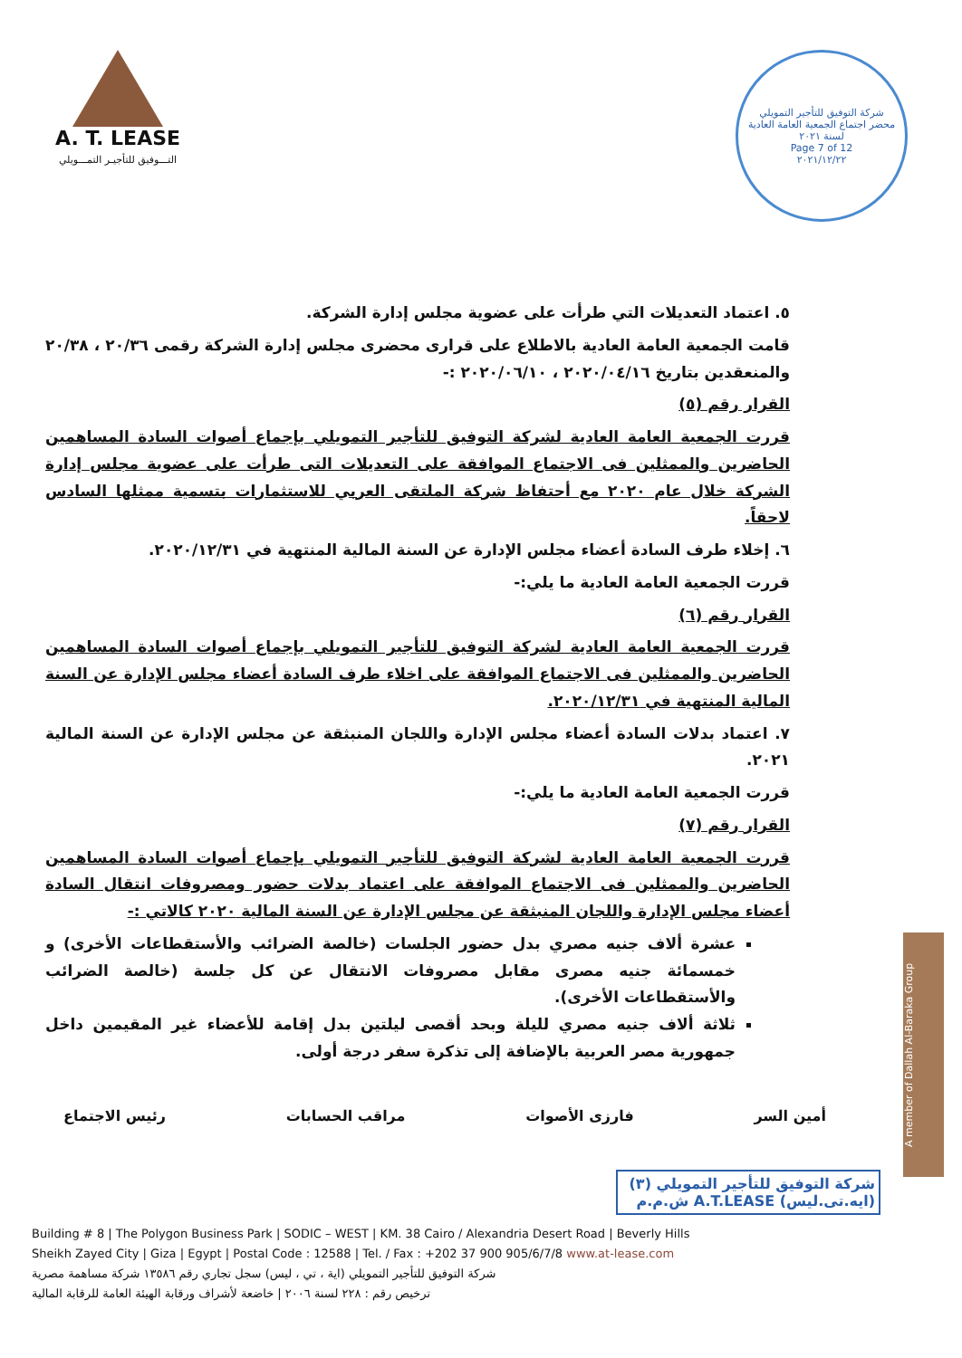A. T. LEASE
التـــوفيق للتأجيـر التمـــويلي
شركة التوفيق للتأجير التمويلي
محضر اجتماع الجمعية العامة العادية لسنة ٢٠٢١
Page 7 of 12
٢٠٢١/١٢/٢٢
٥. اعتماد التعديلات التي طرأت على عضوية مجلس إدارة الشركة.
قامت الجمعية العامة العادية بالاطلاع على قرارى محضرى مجلس إدارة الشركة رقمى ٢٠/٣٦ ، ٢٠/٣٨ والمنعقدين بتاريخ ٢٠٢٠/٠٤/١٦ ، ٢٠٢٠/٠٦/١٠ :-
القرار رقم (٥)
قررت الجمعية العامة العادية لشركة التوفيق للتأجير التمويلي بإجماع أصوات السادة المساهمين الحاضرين والممثلين فى الاجتماع الموافقة على التعديلات التى طرأت على عضوية مجلس إدارة الشركة خلال عام ٢٠٢٠ مع أحتفاظ شركة الملتقى العربي للاستثمارات بتسمية ممثلها السادس لاحقاً.
٦. إخلاء طرف السادة أعضاء مجلس الإدارة عن السنة المالية المنتهية في ٢٠٢٠/١٢/٣١.
قررت الجمعية العامة العادية ما يلي:-
القرار رقم (٦)
قررت الجمعية العامة العادية لشركة التوفيق للتأجير التمويلي بإجماع أصوات السادة المساهمين الحاضرين والممثلين فى الاجتماع الموافقة على اخلاء طرف السادة أعضاء مجلس الإدارة عن السنة المالية المنتهية في ٢٠٢٠/١٢/٣١.
٧. اعتماد بدلات السادة أعضاء مجلس الإدارة واللجان المنبثقة عن مجلس الإدارة عن السنة المالية ٢٠٢١.
قررت الجمعية العامة العادية ما يلي:-
القرار رقم (٧)
قررت الجمعية العامة العادية لشركة التوفيق للتأجير التمويلي بإجماع أصوات السادة المساهمين الحاضرين والممثلين فى الاجتماع الموافقة على اعتماد بدلات حضور ومصروفات انتقال السادة أعضاء مجلس الإدارة واللجان المنبثقة عن مجلس الإدارة عن السنة المالية ٢٠٢٠ كالاتي :-
عشرة ألاف جنيه مصري بدل حضور الجلسات (خالصة الضرائب والأستقطاعات الأخرى) و خمسمائة جنيه مصرى مقابل مصروفات الانتقال عن كل جلسة (خالصة الضرائب والأستقطاعات الأخرى).
ثلاثة ألاف جنيه مصري لليلة وبحد أقصى ليلتين بدل إقامة للأعضاء غير المقيمين داخل جمهورية مصر العربية بالإضافة إلى تذكرة سفر درجة أولى.
أمين السر فارزى الأصوات مراقب الحسابات رئيس الاجتماع
شركة التوفيق للتأجير التمويلي (٣)
(ايه.تى.ليس) A.T.LEASE ش.م.م
Building # 8 | The Polygon Business Park | SODIC – WEST | KM. 38 Cairo / Alexandria Desert Road | Beverly Hills
Sheikh Zayed City | Giza | Egypt | Postal Code : 12588 | Tel. / Fax : +202 37 900 905/6/7/8 www.at-lease.com
شركة التوفيق للتأجير التمويلي (اية ، تي ، ليس) سجل تجاري رقم ١٣٥٨٦ شركة مساهمة مصرية
ترخيص رقم : ٢٢٨ لسنة ٢٠٠٦ | خاضعة لأشراف ورقابة الهيئة العامة للرقابة المالية
A member of Dallah Al-Baraka Group